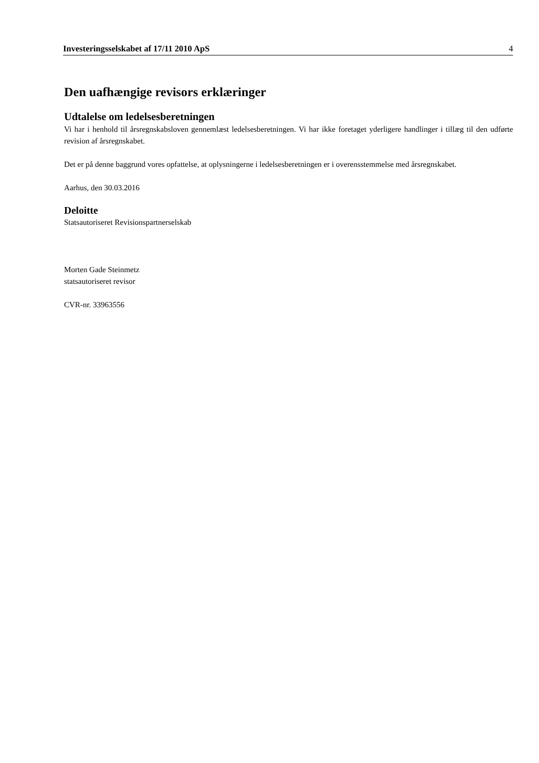Investeringsselskabet af 17/11 2010 ApS 4
Den uafhængige revisors erklæringer
Udtalelse om ledelsesberetningen
Vi har i henhold til årsregnskabsloven gennemlæst ledelsesberetningen. Vi har ikke foretaget yderligere handlinger i tillæg til den udførte revision af årsregnskabet.
Det er på denne baggrund vores opfattelse, at oplysningerne i ledelsesberetningen er i overensstemmelse med årsregnskabet.
Aarhus, den 30.03.2016
Deloitte
Statsautoriseret Revisionspartnerselskab
Morten Gade Steinmetz
statsautoriseret revisor
CVR-nr. 33963556